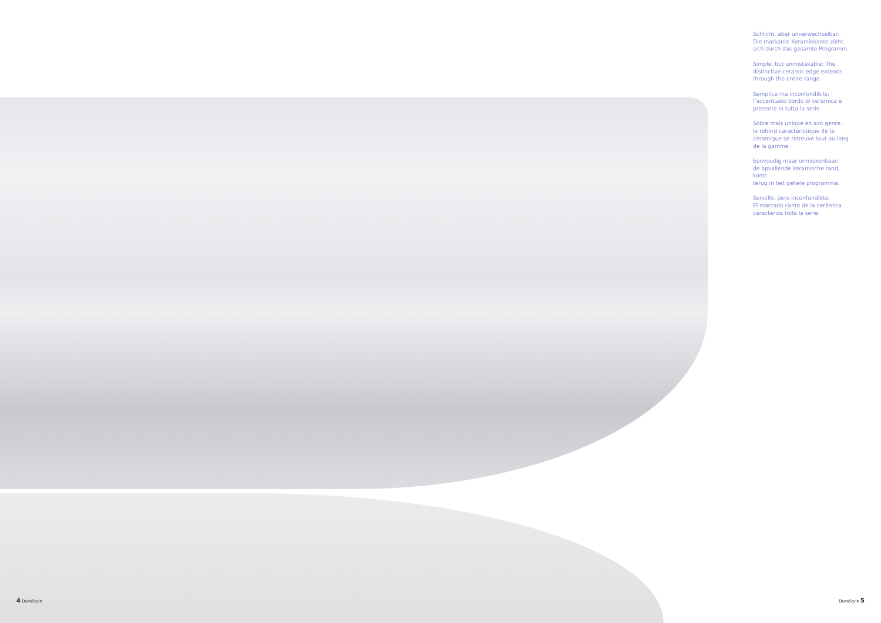Schlicht, aber unverwechselbar:
Die markante Keramikkante zieht
sich durch das gesamte Programm.
Simple, but unmistakable: The
distinctive ceramic edge extends
through the entire range.
Semplice ma inconfondibile:
l’accentuato bordo di ceramica è
presente in tutta la serie.
Sobre mais unique en son genre :
le rebord caractéristique de la
céramique se retrouve tout au long
de la gamme.
Eenvoudig maar onmiskenbaar:
de opvallende keramische rand, komt
terug in het gehele programma.
Sencillo, pero inconfundible:
El marcado canto de la cerámica
caracteriza toda la serie.
4 DuraStyle DuraStyle 5